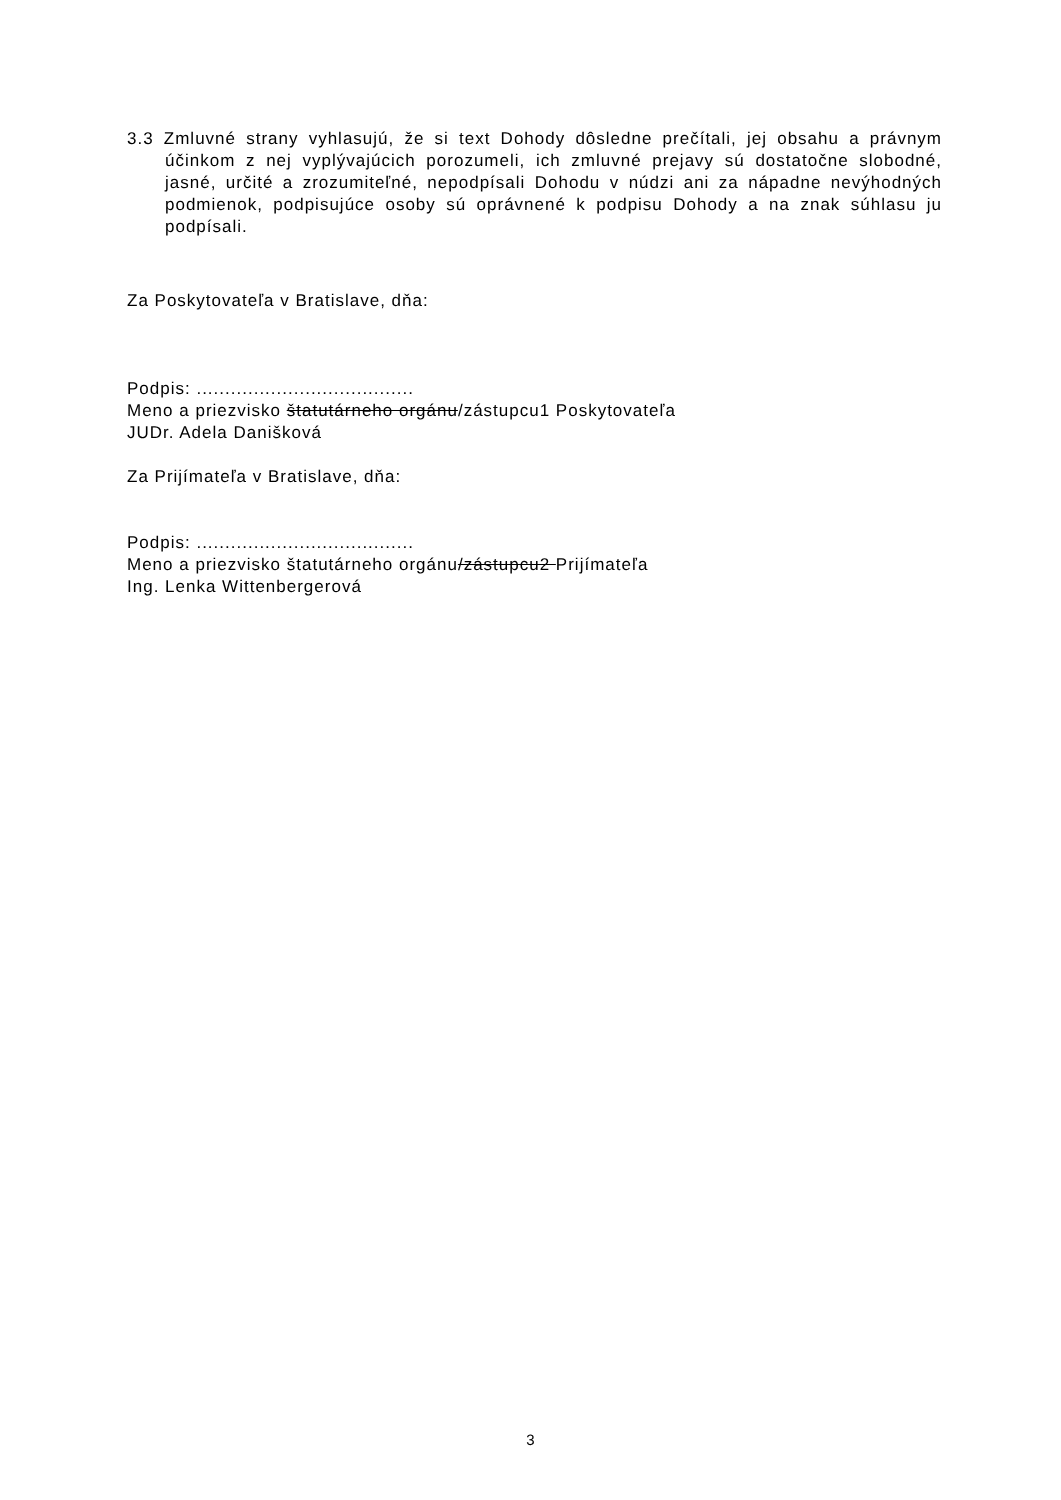3.3 Zmluvné strany vyhlasujú, že si text Dohody dôsledne prečítali, jej obsahu a právnym účinkom z nej vyplývajúcich porozumeli, ich zmluvné prejavy sú dostatočne slobodné, jasné, určité a zrozumiteľné, nepodpísali Dohodu v núdzi ani za nápadne nevýhodných podmienok, podpisujúce osoby sú oprávnené k podpisu Dohody a na znak súhlasu ju podpísali.
Za Poskytovateľa v Bratislave, dňa:
Podpis: ......................................
Meno a priezvisko štatutárneho orgánu/zástupcu1 Poskytovateľa
JUDr. Adela Danišková
Za Prijímateľa v Bratislave, dňa:
Podpis: ......................................
Meno a priezvisko štatutárneho orgánu/zástupcu2 Prijímateľa
Ing. Lenka Wittenbergerová
3